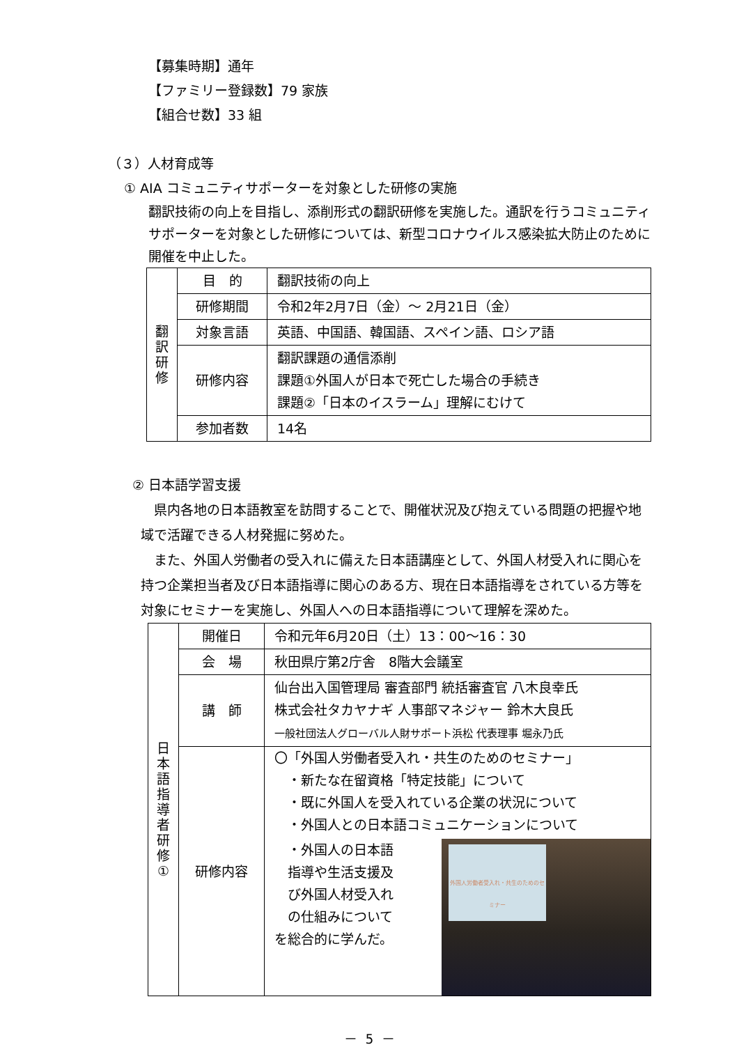【募集時期】通年
【ファミリー登録数】79 家族
【組合せ数】33 組
（３）人材育成等
① AIA コミュニティサポーターを対象とした研修の実施
翻訳技術の向上を目指し、添削形式の翻訳研修を実施した。通訳を行うコミュニティサポーターを対象とした研修については、新型コロナウイルス感染拡大防止のために開催を中止した。
| 翻 訳 研 修 | 目 的 | 翻訳技術の向上 |
| | 研修期間 | 令和2年2月7日（金）～ 2月21日（金） |
| | 対象言語 | 英語、中国語、韓国語、スペイン語、ロシア語 |
| | 研修内容 | 翻訳課題の通信添削 課題①外国人が日本で死亡した場合の手続き 課題②「日本のイスラーム」理解にむけて |
| | 参加者数 | 14名 |
② 日本語学習支援
　県内各地の日本語教室を訪問することで、開催状況及び抱えている問題の把握や地域で活躍できる人材発掘に努めた。
　また、外国人労働者の受入れに備えた日本語講座として、外国人材受入れに関心を持つ企業担当者及び日本語指導に関心のある方、現在日本語指導をされている方等を対象にセミナーを実施し、外国人への日本語指導について理解を深めた。
| 日 本 語 指 導 者 研 修 ① | 開催日 | 令和元年6月20日（土）13：00～16：30 |
| | 会 場 | 秋田県庁第2庁舎 8階大会議室 |
| | 講 師 | 仙台出入国管理局 審査部門 統括審査官 八木良幸氏 株式会社タカヤナギ 人事部マネジャー 鈴木大良氏 一般社団法人グローバル人財サポート浜松 代表理事 堀永乃氏 |
| | 研修内容 | 〇「外国人労働者受入れ・共生のためのセミナー」 ・新たな在留資格「特定技能」について ・既に外国人を受入れている企業の状況について ・外国人との日本語コミュニケーションについて ・外国人の日本語 指導や生活支援及 び外国人材受入れ の仕組みについて を総合的に学んだ。 外国人労働者受入れ・共生のためのセミナー |
－ 5 －